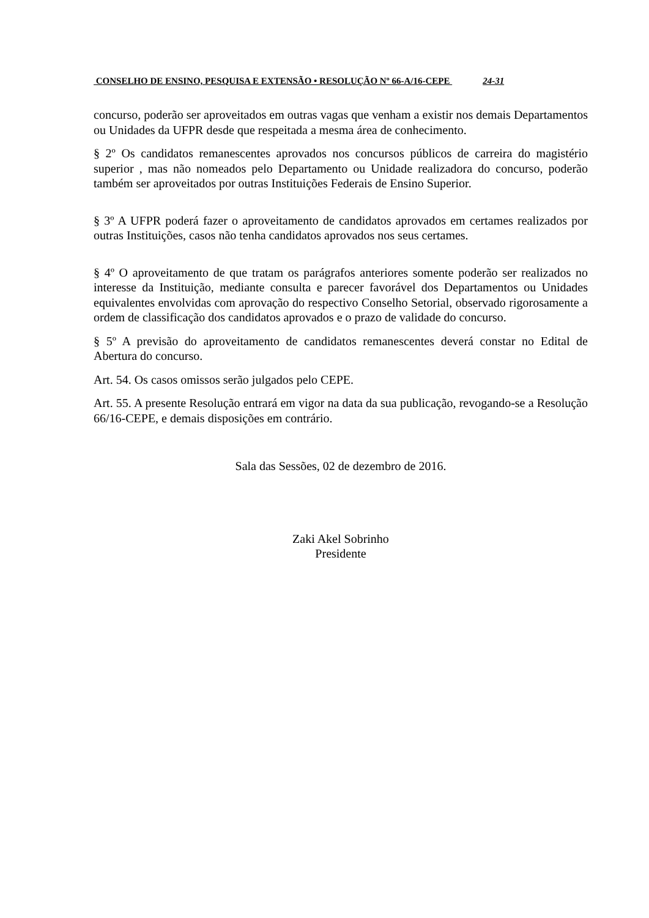CONSELHO DE ENSINO, PESQUISA E EXTENSÃO • RESOLUÇÃO Nº 66-A/16-CEPE 24-31
concurso, poderão ser aproveitados em outras vagas que venham a existir nos demais Departamentos ou Unidades da UFPR desde que respeitada a mesma área de conhecimento.
§ 2º Os candidatos remanescentes aprovados nos concursos públicos de carreira do magistério superior , mas não nomeados pelo Departamento ou Unidade realizadora do concurso, poderão também ser aproveitados por outras Instituições Federais de Ensino Superior.
§ 3º A UFPR poderá fazer o aproveitamento de candidatos aprovados em certames realizados por outras Instituições, casos não tenha candidatos aprovados nos seus certames.
§ 4º O aproveitamento de que tratam os parágrafos anteriores somente poderão ser realizados no interesse da Instituição, mediante consulta e parecer favorável dos Departamentos ou Unidades equivalentes envolvidas com aprovação do respectivo Conselho Setorial, observado rigorosamente a ordem de classificação dos candidatos aprovados e o prazo de validade do concurso.
§ 5º A previsão do aproveitamento de candidatos remanescentes deverá constar no Edital de Abertura do concurso.
Art. 54. Os casos omissos serão julgados pelo CEPE.
Art. 55. A presente Resolução entrará em vigor na data da sua publicação, revogando-se a Resolução 66/16-CEPE, e demais disposições em contrário.
Sala das Sessões, 02 de dezembro de 2016.
Zaki Akel Sobrinho
Presidente